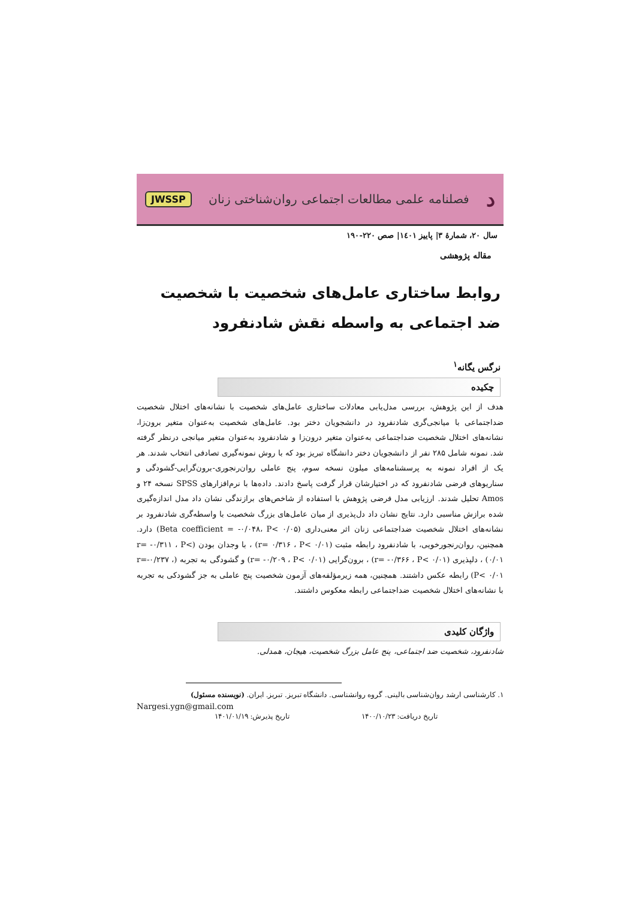ﺩفصلنامه علمی مطالعات اجتماعی روان‌شناختی زنان JWSSP
سال ۲۰، شمارهٔ ۳| پاییز ۱٤۰۱| صص ۲۲۰-۱۹۰
مقاله پژوهشی
روابط ساختاری عامل‌های شخصیت با شخصیت ضد اجتماعی به واسطه نقش شادنفرود
نرگس یگانه<sup>۱</sup>
چکیده
هدف از این پژوهش، بررسی مدل‌یابی معادلات ساختاری عامل‌های شخصیت با نشانه‌های اختلال شخصیت ضداجتماعی با میانجی‌گری شادنفرود در دانشجویان دختر بود. عامل‌های شخصیت به‌عنوان متغیر برون‌زا، نشانه‌های اختلال شخصیت ضداجتماعی به‌عنوان متغیر درون‌زا و شادنفرود به‌عنوان متغیر میانجی درنظر گرفته شد. نمونه شامل ۲۸۵ نفر از دانشجویان دختر دانشگاه تبریز بود که با روش نمونه‌گیری تصادفی انتخاب شدند. هر یک از افراد نمونه به پرسشنامه‌های میلون نسخه سوم، پنج عاملی روان‌رنجوری-برون‌گرایی-گشودگی و سناریوهای فرضی شادنفرود که در اختیارشان قرار گرفت پاسخ دادند. داده‌ها با نرم‌افزارهای SPSS نسخه ۲۴ و Amos تحلیل شدند. ارزیابی مدل فرضی پژوهش با استفاده از شاخص‌های برازندگی نشان داد مدل اندازه‌گیری شده برازش مناسبی دارد. نتایج نشان داد دل‌پذیری از میان عامل‌های بزرگ شخصیت با واسطه‌گری شادنفرود بر نشانه‌های اختلال شخصیت ضداجتماعی زنان اثر معنی‌داری (Beta coefficient = -۰/۰۴۸، P< ۰/۰۵) دارد. همچنین، روان‌رنجورخویی، با شادنفرود رابطه مثبت (r= ۰/۳۱۶ ، P< ۰/۰۱) ، با وجدان بودن (r= -۰/۳۱۱ ، P< ۰/۰۱) ، دلپذیری (r= -۰/۳۶۶ ، P< ۰/۰۱) ، برون‌گرایی (r= -۰/۲۰۹ ، P< ۰/۰۱) و گشودگی به تجربه (r=-۰/۲۳۷ ، P< ۰/۰۱) رابطه عکس داشتند. همچنین، همه زیرمؤلفه‌های آزمون شخصیت پنج عاملی به جز گشودکی به تجربه با نشانه‌های اختلال شخصیت ضداجتماعی رابطه معکوس داشتند.
واژگان کلیدی
شادنفرود، شخصیت ضد اجتماعی، پنج عامل بزرگ شخصیت، هیجان، همدلی.
۱. کارشناسی ارشد روان‌شناسی بالینی. گروه روانشناسی. دانشگاه تبریز. تبریز. ایران. (نویسنده مسئول)
Nargesi.ygn@gmail.com
تاریخ دریافت: ۱۴۰۰/۱۰/۲۳ تاریخ پذیرش: ۱۴۰۱/۰۱/۱۹